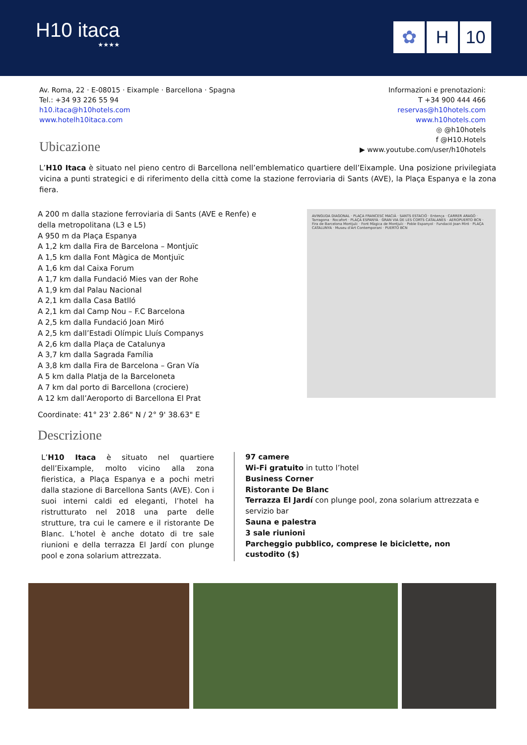H10 itaca
★★★★
✿ H 10
Av. Roma, 22 · E-08015 · Eixample · Barcellona · Spagna
Tel.: +34 93 226 55 94
h10.itaca@h10hotels.com
www.hotelh10itaca.com
Ubicazione
Informazioni e prenotazioni:
T +34 900 444 466
reservas@h10hotels.com
www.h10hotels.com
◎ @h10hotels
f @H10.Hotels
▶ www.youtube.com/user/h10hotels
L’H10 Itaca è situato nel pieno centro di Barcellona nell’emblematico quartiere dell’Eixample. Una posizione privilegiata vicina a punti strategici e di riferimento della città come la stazione ferroviaria di Sants (AVE), la Plaça Espanya e la zona fiera.
A 200 m dalla stazione ferroviaria di Sants (AVE e Renfe) e
della metropolitana (L3 e L5)
A 950 m da Plaça Espanya
A 1,2 km dalla Fira de Barcelona – Montjuïc
A 1,5 km dalla Font Màgica de Montjuïc
A 1,6 km dal Caixa Forum
A 1,7 km dalla Fundació Mies van der Rohe
A 1,9 km dal Palau Nacional
A 2,1 km dalla Casa Batlló
A 2,1 km dal Camp Nou – F.C Barcelona
A 2,5 km dalla Fundació Joan Miró
A 2,5 km dall’Estadi Olímpic Lluís Companys
A 2,6 km dalla Plaça de Catalunya
A 3,7 km dalla Sagrada Família
A 3,8 km dalla Fira de Barcelona – Gran Vía
A 5 km dalla Platja de la Barceloneta
A 7 km dal porto di Barcellona (crociere)
A 12 km dall’Aeroporto di Barcellona El Prat
Coordinate: 41° 23' 2.86" N / 2° 9' 38.63" E
AVINGUDA DIAGONAL · PLAÇA FRANCESC MACIÀ · SANTS ESTACIÓ · Entença · CARRER ARAGÓ · Tarragona · Rocafort · PLAÇA ESPANYA · GRAN VIA DE LES CORTS CATALANES · AEROPUERTO BCN · Fira de Barcelona Montjuïc · Font Màgica de Montjuïc · Poble Espanyol · Fundació Joan Miró · PLAÇA CATALUNYA · Museu d'Art Contemporani · PUERTO BCN
Descrizione
L’H10 Itaca è situato nel quartiere dell’Eixample, molto vicino alla zona fieristica, a Plaça Espanya e a pochi metri dalla stazione di Barcellona Sants (AVE). Con i suoi interni caldi ed eleganti, l’hotel ha ristrutturato nel 2018 una parte delle strutture, tra cui le camere e il ristorante De Blanc. L’hotel è anche dotato di tre sale riunioni e della terrazza El Jardí con plunge pool e zona solarium attrezzata.
97 camere
Wi-Fi gratuito in tutto l’hotel
Business Corner
Ristorante De Blanc
Terrazza El Jardí con plunge pool, zona solarium attrezzata e servizio bar
Sauna e palestra
3 sale riunioni
Parcheggio pubblico, comprese le biciclette, non custodito ($)